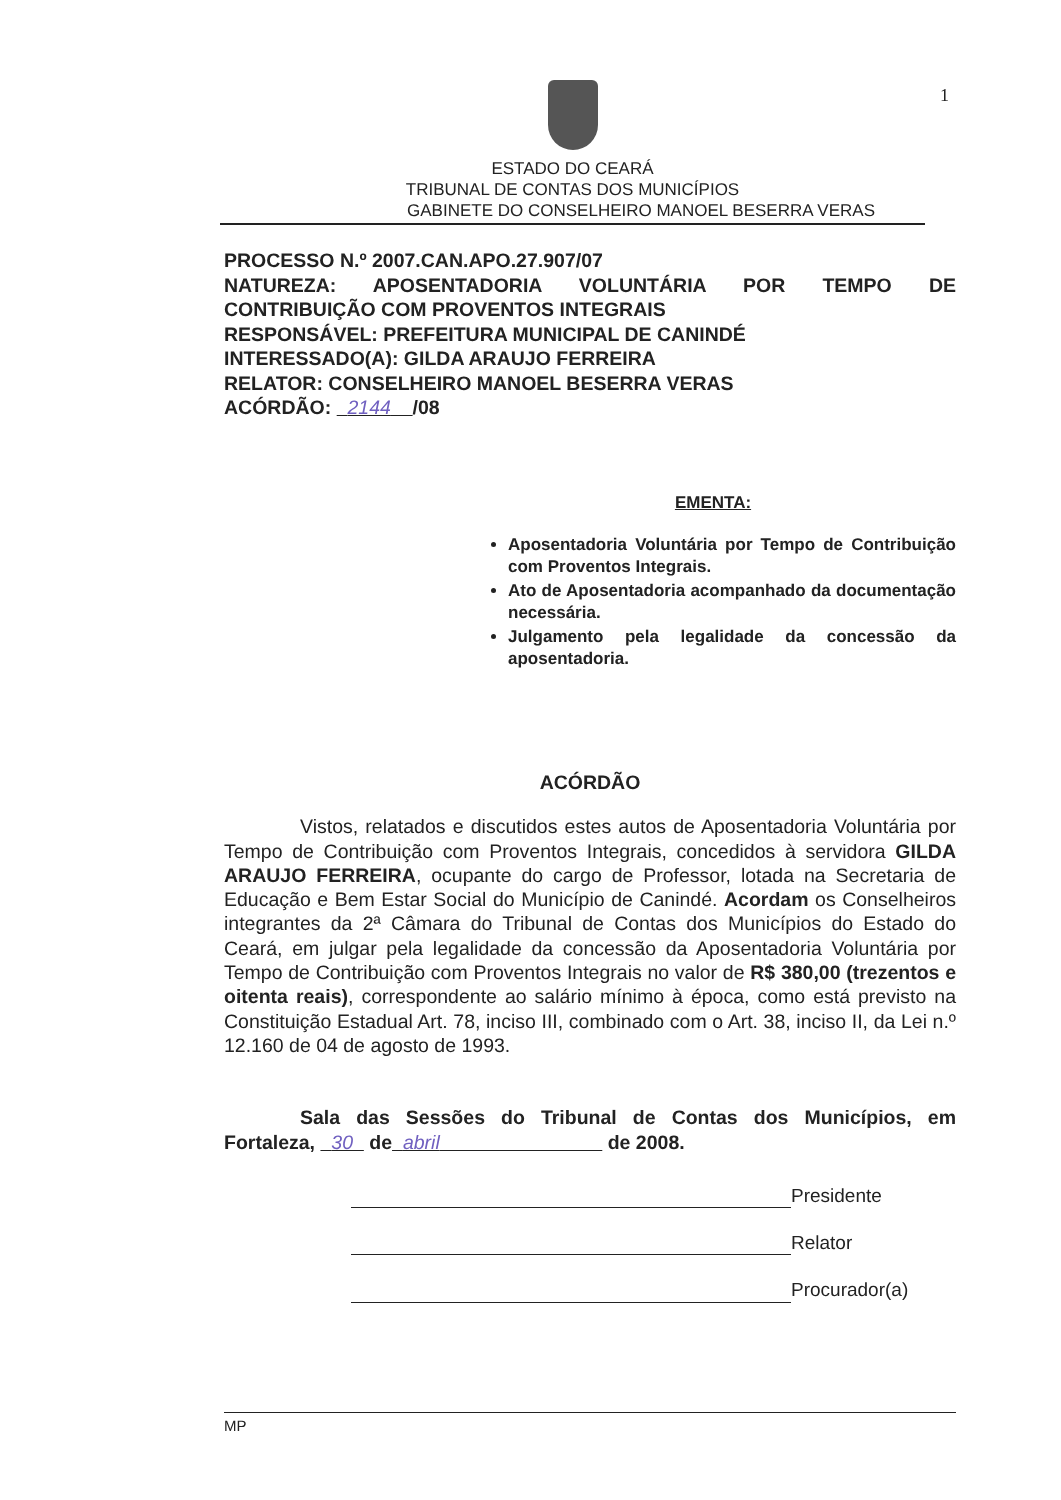ESTADO DO CEARÁ
TRIBUNAL DE CONTAS DOS MUNICÍPIOS
GABINETE DO CONSELHEIRO MANOEL BESERRA VERAS
1
PROCESSO N.º 2007.CAN.APO.27.907/07
NATUREZA: APOSENTADORIA VOLUNTÁRIA POR TEMPO DE
CONTRIBUIÇÃO COM PROVENTOS INTEGRAIS
RESPONSÁVEL: PREFEITURA MUNICIPAL DE CANINDÉ
INTERESSADO(A): GILDA ARAUJO FERREIRA
RELATOR: CONSELHEIRO MANOEL BESERRA VERAS
ACÓRDÃO: 2144 /08
EMENTA:
Aposentadoria Voluntária por Tempo de Contribuição com Proventos Integrais.
Ato de Aposentadoria acompanhado da documentação necessária.
Julgamento pela legalidade da concessão da aposentadoria.
ACÓRDÃO
Vistos, relatados e discutidos estes autos de Aposentadoria Voluntária por Tempo de Contribuição com Proventos Integrais, concedidos à servidora GILDA ARAUJO FERREIRA, ocupante do cargo de Professor, lotada na Secretaria de Educação e Bem Estar Social do Município de Canindé. Acordam os Conselheiros integrantes da 2ª Câmara do Tribunal de Contas dos Municípios do Estado do Ceará, em julgar pela legalidade da concessão da Aposentadoria Voluntária por Tempo de Contribuição com Proventos Integrais no valor de R$ 380,00 (trezentos e oitenta reais), correspondente ao salário mínimo à época, como está previsto na Constituição Estadual Art. 78, inciso III, combinado com o Art. 38, inciso II, da Lei n.º 12.160 de 04 de agosto de 1993.
Sala das Sessões do Tribunal de Contas dos Municípios, em Fortaleza, 30 de abril de 2008.
Presidente
Relator
Procurador(a)
MP